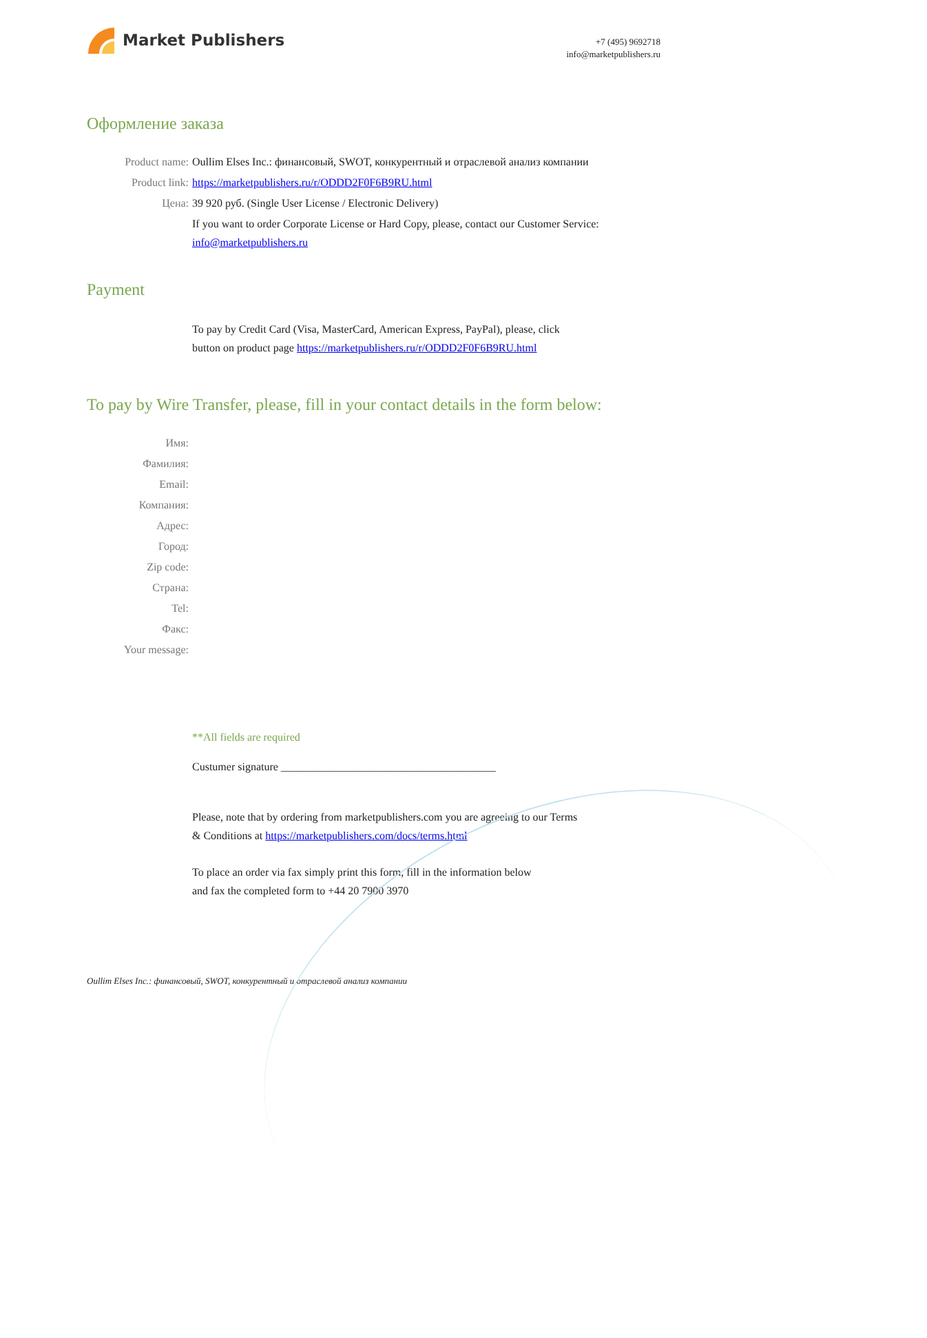Market Publishers
+7 (495) 9692718
info@marketpublishers.ru
Оформление заказа
Product name: Oullim Elses Inc.: финансовый, SWOT, конкурентный и отраслевой анализ компании
Product link: https://marketpublishers.ru/r/ODDD2F0F6B9RU.html
Цена: 39 920 руб. (Single User License / Electronic Delivery)
If you want to order Corporate License or Hard Copy, please, contact our Customer Service:
info@marketpublishers.ru
Payment
To pay by Credit Card (Visa, MasterCard, American Express, PayPal), please, click
button on product page https://marketpublishers.ru/r/ODDD2F0F6B9RU.html
To pay by Wire Transfer, please, fill in your contact details in the form below:
Имя:
Фамилия:
Email:
Компания:
Адрес:
Город:
Zip code:
Страна:
Tel:
Факс:
Your message:
**All fields are required
Custumer signature _______________________________________
Please, note that by ordering from marketpublishers.com you are agreeing to our Terms
& Conditions at https://marketpublishers.com/docs/terms.html
To place an order via fax simply print this form, fill in the information below
and fax the completed form to +44 20 7900 3970
Oullim Elses Inc.: финансовый, SWOT, конкурентный и отраслевой анализ компании